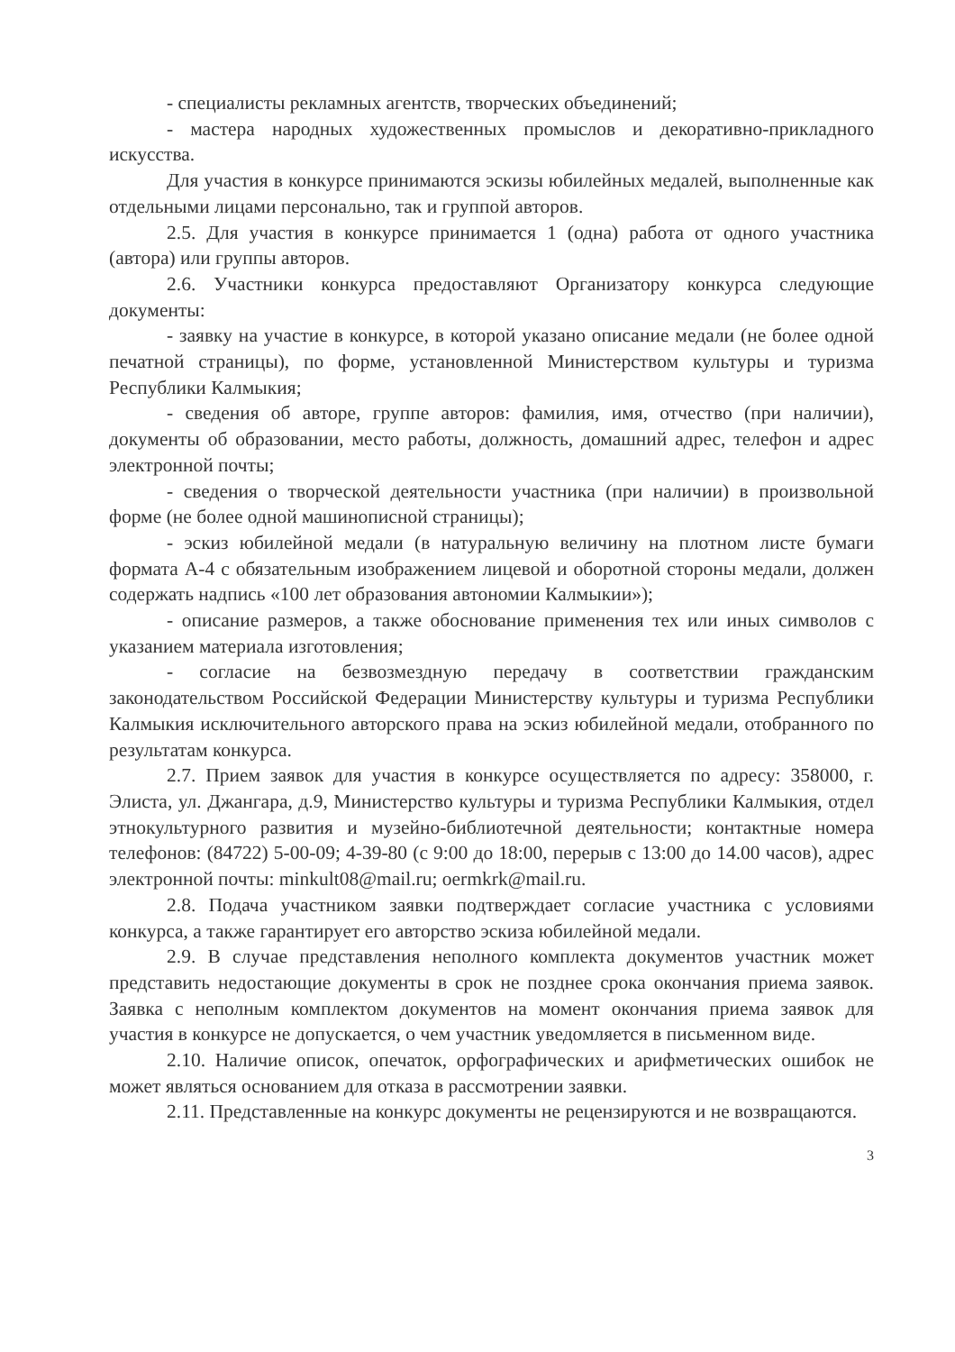- специалисты рекламных агентств, творческих объединений;
- мастера народных художественных промыслов и декоративно-прикладного искусства.
Для участия в конкурсе принимаются эскизы юбилейных медалей, выполненные как отдельными лицами персонально, так и группой авторов.
2.5. Для участия в конкурсе принимается 1 (одна) работа от одного участника (автора) или группы авторов.
2.6. Участники конкурса предоставляют Организатору конкурса следующие документы:
- заявку на участие в конкурсе, в которой указано описание медали (не более одной печатной страницы), по форме, установленной Министерством культуры и туризма Республики Калмыкия;
- сведения об авторе, группе авторов: фамилия, имя, отчество (при наличии), документы об образовании, место работы, должность, домашний адрес, телефон и адрес электронной почты;
- сведения о творческой деятельности участника (при наличии) в произвольной форме (не более одной машинописной страницы);
- эскиз юбилейной медали (в натуральную величину на плотном листе бумаги формата А-4 с обязательным изображением лицевой и оборотной стороны медали, должен содержать надпись «100 лет образования автономии Калмыкии»);
- описание размеров, а также обоснование применения тех или иных символов с указанием материала изготовления;
- согласие на безвозмездную передачу в соответствии гражданским законодательством Российской Федерации Министерству культуры и туризма Республики Калмыкия исключительного авторского права на эскиз юбилейной медали, отобранного по результатам конкурса.
2.7. Прием заявок для участия в конкурсе осуществляется по адресу: 358000, г. Элиста, ул. Джангара, д.9, Министерство культуры и туризма Республики Калмыкия, отдел этнокультурного развития и музейно-библиотечной деятельности; контактные номера телефонов: (84722) 5-00-09; 4-39-80 (с 9:00 до 18:00, перерыв с 13:00 до 14.00 часов), адрес электронной почты: minkult08@mail.ru; oermkrk@mail.ru.
2.8. Подача участником заявки подтверждает согласие участника с условиями конкурса, а также гарантирует его авторство эскиза юбилейной медали.
2.9. В случае представления неполного комплекта документов участник может представить недостающие документы в срок не позднее срока окончания приема заявок. Заявка с неполным комплектом документов на момент окончания приема заявок для участия в конкурсе не допускается, о чем участник уведомляется в письменном виде.
2.10. Наличие описок, опечаток, орфографических и арифметических ошибок не может являться основанием для отказа в рассмотрении заявки.
2.11. Представленные на конкурс документы не рецензируются и не возвращаются.
3